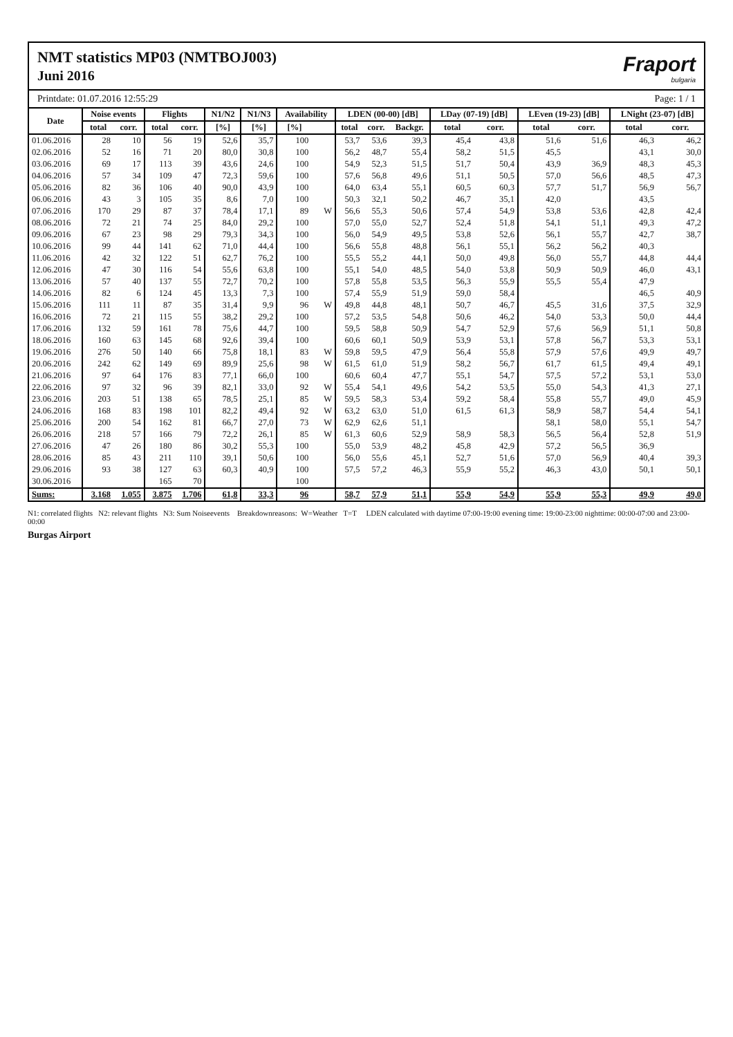NMT statistics MP03 (NMTBOJ003)
Juni 2016
Fraport
bulgaria
Printdate: 01.07.2016 12:55:29 Page: 1 / 1
| Date | Noise events | | Flights | | N1/N2 | N1/N3 | Availability | | LDEN (00-00) [dB] | | | LDay (07-19) [dB] | | LEven (19-23) [dB] | | LNight (23-07) [dB] | |
| --- | --- | --- | --- | --- | --- | --- | --- | --- | --- | --- | --- | --- | --- | --- | --- | --- | --- |
| | total | corr. | total | corr. | [%] | [%] | [%] | | total | corr. | Backgr. | total | corr. | total | corr. | total | corr. |
| 01.06.2016 | 28 | 10 | 56 | 19 | 52,6 | 35,7 | 100 | | 53,7 | 53,6 | 39,3 | 45,4 | 43,8 | 51,6 | 51,6 | 46,3 | 46,2 |
| 02.06.2016 | 52 | 16 | 71 | 20 | 80,0 | 30,8 | 100 | | 56,2 | 48,7 | 55,4 | 58,2 | 51,5 | 45,5 | | 43,1 | 30,0 |
| 03.06.2016 | 69 | 17 | 113 | 39 | 43,6 | 24,6 | 100 | | 54,9 | 52,3 | 51,5 | 51,7 | 50,4 | 43,9 | 36,9 | 48,3 | 45,3 |
| 04.06.2016 | 57 | 34 | 109 | 47 | 72,3 | 59,6 | 100 | | 57,6 | 56,8 | 49,6 | 51,1 | 50,5 | 57,0 | 56,6 | 48,5 | 47,3 |
| 05.06.2016 | 82 | 36 | 106 | 40 | 90,0 | 43,9 | 100 | | 64,0 | 63,4 | 55,1 | 60,5 | 60,3 | 57,7 | 51,7 | 56,9 | 56,7 |
| 06.06.2016 | 43 | 3 | 105 | 35 | 8,6 | 7,0 | 100 | | 50,3 | 32,1 | 50,2 | 46,7 | 35,1 | 42,0 | | 43,5 | |
| 07.06.2016 | 170 | 29 | 87 | 37 | 78,4 | 17,1 | 89 | W | 56,6 | 55,3 | 50,6 | 57,4 | 54,9 | 53,8 | 53,6 | 42,8 | 42,4 |
| 08.06.2016 | 72 | 21 | 74 | 25 | 84,0 | 29,2 | 100 | | 57,0 | 55,0 | 52,7 | 52,4 | 51,8 | 54,1 | 51,1 | 49,3 | 47,2 |
| 09.06.2016 | 67 | 23 | 98 | 29 | 79,3 | 34,3 | 100 | | 56,0 | 54,9 | 49,5 | 53,8 | 52,6 | 56,1 | 55,7 | 42,7 | 38,7 |
| 10.06.2016 | 99 | 44 | 141 | 62 | 71,0 | 44,4 | 100 | | 56,6 | 55,8 | 48,8 | 56,1 | 55,1 | 56,2 | 56,2 | 40,3 | |
| 11.06.2016 | 42 | 32 | 122 | 51 | 62,7 | 76,2 | 100 | | 55,5 | 55,2 | 44,1 | 50,0 | 49,8 | 56,0 | 55,7 | 44,8 | 44,4 |
| 12.06.2016 | 47 | 30 | 116 | 54 | 55,6 | 63,8 | 100 | | 55,1 | 54,0 | 48,5 | 54,0 | 53,8 | 50,9 | 50,9 | 46,0 | 43,1 |
| 13.06.2016 | 57 | 40 | 137 | 55 | 72,7 | 70,2 | 100 | | 57,8 | 55,8 | 53,5 | 56,3 | 55,9 | 55,5 | 55,4 | 47,9 | |
| 14.06.2016 | 82 | 6 | 124 | 45 | 13,3 | 7,3 | 100 | | 57,4 | 55,9 | 51,9 | 59,0 | 58,4 | | | 46,5 | 40,9 |
| 15.06.2016 | 111 | 11 | 87 | 35 | 31,4 | 9,9 | 96 | W | 49,8 | 44,8 | 48,1 | 50,7 | 46,7 | 45,5 | 31,6 | 37,5 | 32,9 |
| 16.06.2016 | 72 | 21 | 115 | 55 | 38,2 | 29,2 | 100 | | 57,2 | 53,5 | 54,8 | 50,6 | 46,2 | 54,0 | 53,3 | 50,0 | 44,4 |
| 17.06.2016 | 132 | 59 | 161 | 78 | 75,6 | 44,7 | 100 | | 59,5 | 58,8 | 50,9 | 54,7 | 52,9 | 57,6 | 56,9 | 51,1 | 50,8 |
| 18.06.2016 | 160 | 63 | 145 | 68 | 92,6 | 39,4 | 100 | | 60,6 | 60,1 | 50,9 | 53,9 | 53,1 | 57,8 | 56,7 | 53,3 | 53,1 |
| 19.06.2016 | 276 | 50 | 140 | 66 | 75,8 | 18,1 | 83 | W | 59,8 | 59,5 | 47,9 | 56,4 | 55,8 | 57,9 | 57,6 | 49,9 | 49,7 |
| 20.06.2016 | 242 | 62 | 149 | 69 | 89,9 | 25,6 | 98 | W | 61,5 | 61,0 | 51,9 | 58,2 | 56,7 | 61,7 | 61,5 | 49,4 | 49,1 |
| 21.06.2016 | 97 | 64 | 176 | 83 | 77,1 | 66,0 | 100 | | 60,6 | 60,4 | 47,7 | 55,1 | 54,7 | 57,5 | 57,2 | 53,1 | 53,0 |
| 22.06.2016 | 97 | 32 | 96 | 39 | 82,1 | 33,0 | 92 | W | 55,4 | 54,1 | 49,6 | 54,2 | 53,5 | 55,0 | 54,3 | 41,3 | 27,1 |
| 23.06.2016 | 203 | 51 | 138 | 65 | 78,5 | 25,1 | 85 | W | 59,5 | 58,3 | 53,4 | 59,2 | 58,4 | 55,8 | 55,7 | 49,0 | 45,9 |
| 24.06.2016 | 168 | 83 | 198 | 101 | 82,2 | 49,4 | 92 | W | 63,2 | 63,0 | 51,0 | 61,5 | 61,3 | 58,9 | 58,7 | 54,4 | 54,1 |
| 25.06.2016 | 200 | 54 | 162 | 81 | 66,7 | 27,0 | 73 | W | 62,9 | 62,6 | 51,1 | | | 58,1 | 58,0 | 55,1 | 54,7 |
| 26.06.2016 | 218 | 57 | 166 | 79 | 72,2 | 26,1 | 85 | W | 61,3 | 60,6 | 52,9 | 58,9 | 58,3 | 56,5 | 56,4 | 52,8 | 51,9 |
| 27.06.2016 | 47 | 26 | 180 | 86 | 30,2 | 55,3 | 100 | | 55,0 | 53,9 | 48,2 | 45,8 | 42,9 | 57,2 | 56,5 | 36,9 | |
| 28.06.2016 | 85 | 43 | 211 | 110 | 39,1 | 50,6 | 100 | | 56,0 | 55,6 | 45,1 | 52,7 | 51,6 | 57,0 | 56,9 | 40,4 | 39,3 |
| 29.06.2016 | 93 | 38 | 127 | 63 | 60,3 | 40,9 | 100 | | 57,5 | 57,2 | 46,3 | 55,9 | 55,2 | 46,3 | 43,0 | 50,1 | 50,1 |
| 30.06.2016 | | | 165 | 70 | | | 100 | | | | | | | | | | |
| Sums: | 3.168 | 1.055 | 3.875 | 1.706 | 61,8 | 33,3 | 96 | | 58,7 | 57,9 | 51,1 | 55,9 | 54,9 | 55,9 | 55,3 | 49,9 | 49,0 |
N1: correlated flights N2: relevant flights N3: Sum Noiseevents Breakdownreasons: W=Weather T=T LDEN calculated with daytime 07:00-19:00 evening time: 19:00-23:00 nighttime: 00:00-07:00 and 23:00-00:00
Burgas Airport